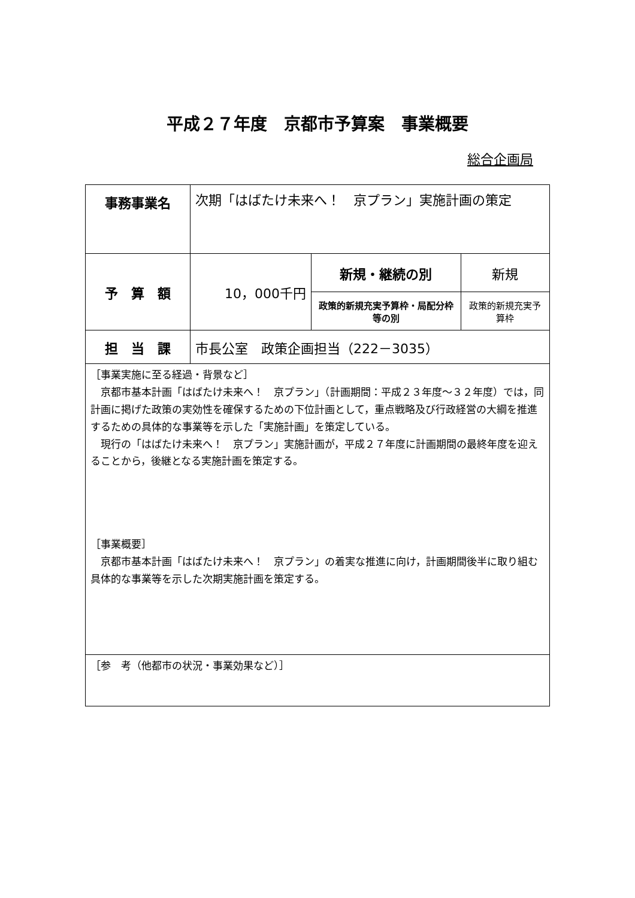平成２７年度　京都市予算案　事業概要
総合企画局
| 事務事業名 | 次期「はばたけ未来へ！ 京プラン」実施計画の策定 | | |
| 予 算 額 | 10，000千円 | 新規・継続の別 | 新規 |
| | | 政策的新規充実予算枠・局配分枠等の別 | 政策的新規充実予算枠 |
| 担 当 課 | 市長公室 政策企画担当（222－3035） | | |
| ［事業実施に至る経過・背景など］ 京都市基本計画「はばたけ未来へ！ 京プラン」（計画期間：平成２３年度～３２年度）では，同計画に掲げた政策の実効性を確保するための下位計画として，重点戦略及び行政経営の大綱を推進するための具体的な事業等を示した「実施計画」を策定している。 現行の「はばたけ未来へ！ 京プラン」実施計画が，平成２７年度に計画期間の最終年度を迎えることから，後継となる実施計画を策定する。 ［事業概要］ 京都市基本計画「はばたけ未来へ！ 京プラン」の着実な推進に向け，計画期間後半に取り組む具体的な事業等を示した次期実施計画を策定する。 | | | |
| ［参 考（他都市の状況・事業効果など）］ | | | |